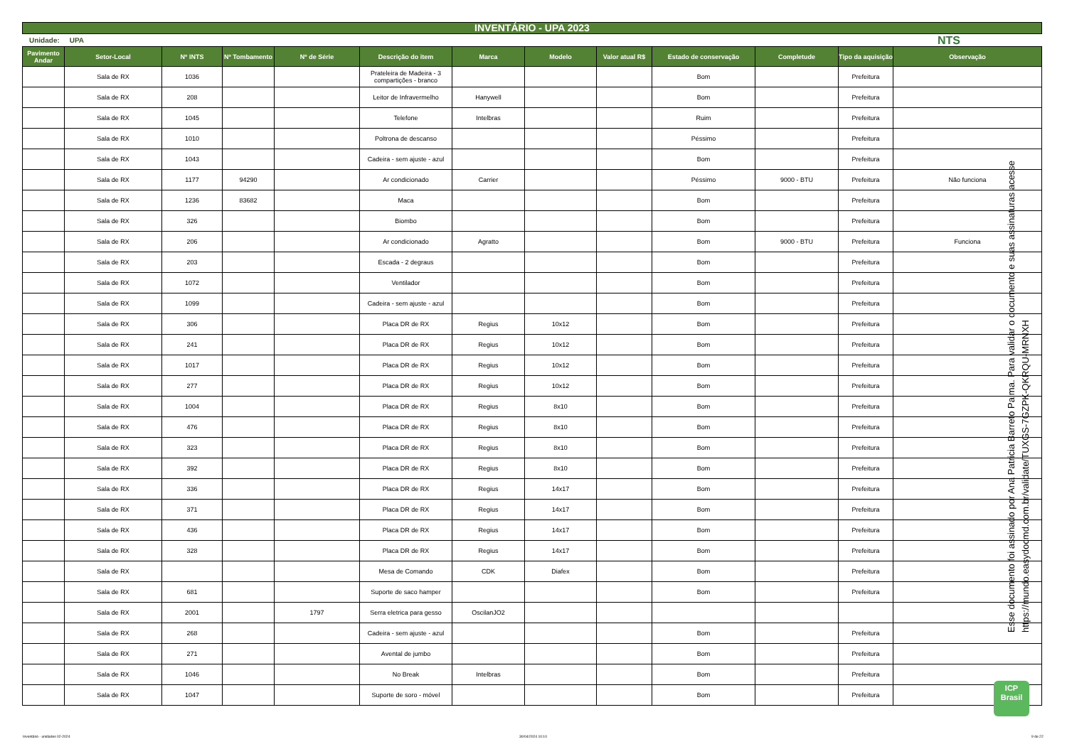INVENTÁRIO - UPA 2023
Unidade: UPA NTS
| Pavimento Andar | Setor-Local | Nº INTS | Nº Tombamento | Nº de Série | Descrição do item | Marca | Modelo | Valor atual R$ | Estado de conservação | Completude | Tipo da aquisição | Observação |
| --- | --- | --- | --- | --- | --- | --- | --- | --- | --- | --- | --- | --- |
| | Sala de RX | 1036 | | | Prateleira de Madeira - 3 compartições - branco | | | | Bom | | Prefeitura | |
| | Sala de RX | 208 | | | Leitor de Infravermelho | Hanywell | | | Bom | | Prefeitura | |
| | Sala de RX | 1045 | | | Telefone | Intelbras | | | Ruim | | Prefeitura | |
| | Sala de RX | 1010 | | | Poltrona de descanso | | | | Péssimo | | Prefeitura | |
| | Sala de RX | 1043 | | | Cadeira - sem ajuste - azul | | | | Bom | | Prefeitura | |
| | Sala de RX | 1177 | 94290 | | Ar condicionado | Carrier | | | Péssimo | 9000 - BTU | Prefeitura | Não funciona |
| | Sala de RX | 1236 | 83682 | | Maca | | | | Bom | | Prefeitura | |
| | Sala de RX | 326 | | | Biombo | | | | Bom | | Prefeitura | |
| | Sala de RX | 206 | | | Ar condicionado | Agratto | | | Bom | 9000 - BTU | Prefeitura | Funciona |
| | Sala de RX | 203 | | | Escada - 2 degraus | | | | Bom | | Prefeitura | |
| | Sala de RX | 1072 | | | Ventilador | | | | Bom | | Prefeitura | |
| | Sala de RX | 1099 | | | Cadeira - sem ajuste - azul | | | | Bom | | Prefeitura | |
| | Sala de RX | 306 | | | Placa DR de RX | Regius | 10x12 | | Bom | | Prefeitura | |
| | Sala de RX | 241 | | | Placa DR de RX | Regius | 10x12 | | Bom | | Prefeitura | |
| | Sala de RX | 1017 | | | Placa DR de RX | Regius | 10x12 | | Bom | | Prefeitura | |
| | Sala de RX | 277 | | | Placa DR de RX | Regius | 10x12 | | Bom | | Prefeitura | |
| | Sala de RX | 1004 | | | Placa DR de RX | Regius | 8x10 | | Bom | | Prefeitura | |
| | Sala de RX | 476 | | | Placa DR de RX | Regius | 8x10 | | Bom | | Prefeitura | |
| | Sala de RX | 323 | | | Placa DR de RX | Regius | 8x10 | | Bom | | Prefeitura | |
| | Sala de RX | 392 | | | Placa DR de RX | Regius | 8x10 | | Bom | | Prefeitura | |
| | Sala de RX | 336 | | | Placa DR de RX | Regius | 14x17 | | Bom | | Prefeitura | |
| | Sala de RX | 371 | | | Placa DR de RX | Regius | 14x17 | | Bom | | Prefeitura | |
| | Sala de RX | 436 | | | Placa DR de RX | Regius | 14x17 | | Bom | | Prefeitura | |
| | Sala de RX | 328 | | | Placa DR de RX | Regius | 14x17 | | Bom | | Prefeitura | |
| | Sala de RX | | | | Mesa de Comando | CDK | Diafex | | Bom | | Prefeitura | |
| | Sala de RX | 681 | | | Suporte de saco hamper | | | | Bom | | Prefeitura | |
| | Sala de RX | 2001 | | 1797 | Serra eletrica para gesso | OscilanJO2 | | | | | | |
| | Sala de RX | 268 | | | Cadeira - sem ajuste - azul | | | | Bom | | Prefeitura | |
| | Sala de RX | 271 | | | Avental de jumbo | | | | Bom | | Prefeitura | |
| | Sala de RX | 1046 | | | No Break | Intelbras | | | Bom | | Prefeitura | |
| | Sala de RX | 1047 | | | Suporte de soro - móvel | | | | Bom | | Prefeitura | |
Esse documento foi assinado por Ana Patricia Barreto Palma. Para validar o documento e suas assinaturas acesse https://mundo.easydocmd.com.br/validate/TUXGS-7GZPK-QKRQU-MRNXH
ICP
Brasil
Inventário - unidades 02-2024 30/04/2024 10:10 9 de 22